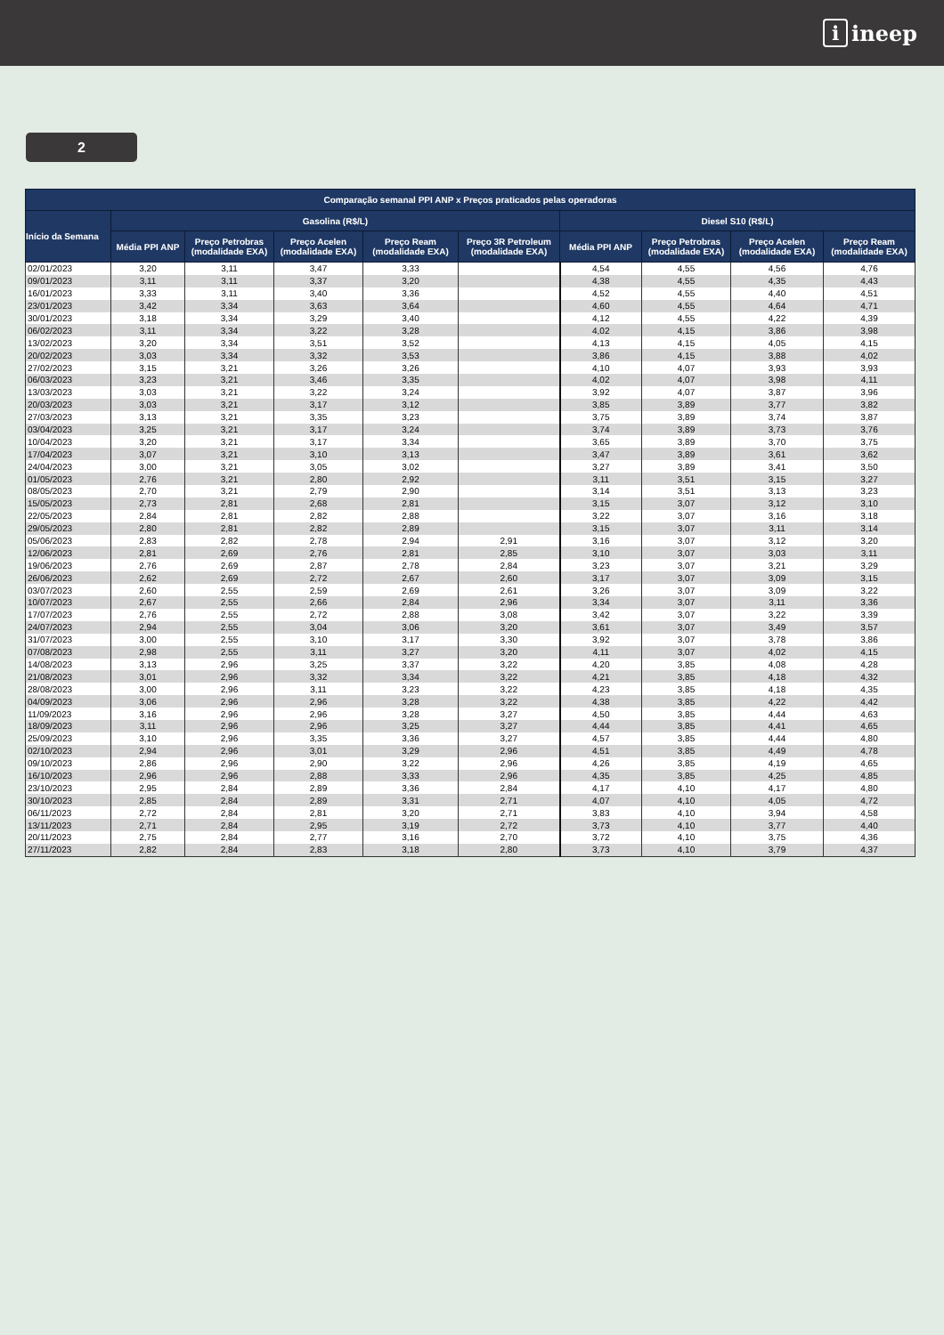iineep
2
| Comparação semanal PPI ANP x Preços praticados pelas operadoras | | | | | | | | | |
| --- | --- | --- | --- | --- | --- | --- | --- | --- | --- |
| Início da Semana | Gasolina (R$/L) | | | | | Diesel S10 (R$/L) | | | |
| | Média PPI ANP | Preço Petrobras (modalidade EXA) | Preço Acelen (modalidade EXA) | Preço Ream (modalidade EXA) | Preço 3R Petroleum (modalidade EXA) | Média PPI ANP | Preço Petrobras (modalidade EXA) | Preço Acelen (modalidade EXA) | Preço Ream (modalidade EXA) |
| 02/01/2023 | 3,20 | 3,11 | 3,47 | 3,33 | | 4,54 | 4,55 | 4,56 | 4,76 |
| 09/01/2023 | 3,11 | 3,11 | 3,37 | 3,20 | | 4,38 | 4,55 | 4,35 | 4,43 |
| 16/01/2023 | 3,33 | 3,11 | 3,40 | 3,36 | | 4,52 | 4,55 | 4,40 | 4,51 |
| 23/01/2023 | 3,42 | 3,34 | 3,63 | 3,64 | | 4,60 | 4,55 | 4,64 | 4,71 |
| 30/01/2023 | 3,18 | 3,34 | 3,29 | 3,40 | | 4,12 | 4,55 | 4,22 | 4,39 |
| 06/02/2023 | 3,11 | 3,34 | 3,22 | 3,28 | | 4,02 | 4,15 | 3,86 | 3,98 |
| 13/02/2023 | 3,20 | 3,34 | 3,51 | 3,52 | | 4,13 | 4,15 | 4,05 | 4,15 |
| 20/02/2023 | 3,03 | 3,34 | 3,32 | 3,53 | | 3,86 | 4,15 | 3,88 | 4,02 |
| 27/02/2023 | 3,15 | 3,21 | 3,26 | 3,26 | | 4,10 | 4,07 | 3,93 | 3,93 |
| 06/03/2023 | 3,23 | 3,21 | 3,46 | 3,35 | | 4,02 | 4,07 | 3,98 | 4,11 |
| 13/03/2023 | 3,03 | 3,21 | 3,22 | 3,24 | | 3,92 | 4,07 | 3,87 | 3,96 |
| 20/03/2023 | 3,03 | 3,21 | 3,17 | 3,12 | | 3,85 | 3,89 | 3,77 | 3,82 |
| 27/03/2023 | 3,13 | 3,21 | 3,35 | 3,23 | | 3,75 | 3,89 | 3,74 | 3,87 |
| 03/04/2023 | 3,25 | 3,21 | 3,17 | 3,24 | | 3,74 | 3,89 | 3,73 | 3,76 |
| 10/04/2023 | 3,20 | 3,21 | 3,17 | 3,34 | | 3,65 | 3,89 | 3,70 | 3,75 |
| 17/04/2023 | 3,07 | 3,21 | 3,10 | 3,13 | | 3,47 | 3,89 | 3,61 | 3,62 |
| 24/04/2023 | 3,00 | 3,21 | 3,05 | 3,02 | | 3,27 | 3,89 | 3,41 | 3,50 |
| 01/05/2023 | 2,76 | 3,21 | 2,80 | 2,92 | | 3,11 | 3,51 | 3,15 | 3,27 |
| 08/05/2023 | 2,70 | 3,21 | 2,79 | 2,90 | | 3,14 | 3,51 | 3,13 | 3,23 |
| 15/05/2023 | 2,73 | 2,81 | 2,68 | 2,81 | | 3,15 | 3,07 | 3,12 | 3,10 |
| 22/05/2023 | 2,84 | 2,81 | 2,82 | 2,88 | | 3,22 | 3,07 | 3,16 | 3,18 |
| 29/05/2023 | 2,80 | 2,81 | 2,82 | 2,89 | | 3,15 | 3,07 | 3,11 | 3,14 |
| 05/06/2023 | 2,83 | 2,82 | 2,78 | 2,94 | 2,91 | 3,16 | 3,07 | 3,12 | 3,20 |
| 12/06/2023 | 2,81 | 2,69 | 2,76 | 2,81 | 2,85 | 3,10 | 3,07 | 3,03 | 3,11 |
| 19/06/2023 | 2,76 | 2,69 | 2,87 | 2,78 | 2,84 | 3,23 | 3,07 | 3,21 | 3,29 |
| 26/06/2023 | 2,62 | 2,69 | 2,72 | 2,67 | 2,60 | 3,17 | 3,07 | 3,09 | 3,15 |
| 03/07/2023 | 2,60 | 2,55 | 2,59 | 2,69 | 2,61 | 3,26 | 3,07 | 3,09 | 3,22 |
| 10/07/2023 | 2,67 | 2,55 | 2,66 | 2,84 | 2,96 | 3,34 | 3,07 | 3,11 | 3,36 |
| 17/07/2023 | 2,76 | 2,55 | 2,72 | 2,88 | 3,08 | 3,42 | 3,07 | 3,22 | 3,39 |
| 24/07/2023 | 2,94 | 2,55 | 3,04 | 3,06 | 3,20 | 3,61 | 3,07 | 3,49 | 3,57 |
| 31/07/2023 | 3,00 | 2,55 | 3,10 | 3,17 | 3,30 | 3,92 | 3,07 | 3,78 | 3,86 |
| 07/08/2023 | 2,98 | 2,55 | 3,11 | 3,27 | 3,20 | 4,11 | 3,07 | 4,02 | 4,15 |
| 14/08/2023 | 3,13 | 2,96 | 3,25 | 3,37 | 3,22 | 4,20 | 3,85 | 4,08 | 4,28 |
| 21/08/2023 | 3,01 | 2,96 | 3,32 | 3,34 | 3,22 | 4,21 | 3,85 | 4,18 | 4,32 |
| 28/08/2023 | 3,00 | 2,96 | 3,11 | 3,23 | 3,22 | 4,23 | 3,85 | 4,18 | 4,35 |
| 04/09/2023 | 3,06 | 2,96 | 2,96 | 3,28 | 3,22 | 4,38 | 3,85 | 4,22 | 4,42 |
| 11/09/2023 | 3,16 | 2,96 | 2,96 | 3,28 | 3,27 | 4,50 | 3,85 | 4,44 | 4,63 |
| 18/09/2023 | 3,11 | 2,96 | 2,96 | 3,25 | 3,27 | 4,44 | 3,85 | 4,41 | 4,65 |
| 25/09/2023 | 3,10 | 2,96 | 3,35 | 3,36 | 3,27 | 4,57 | 3,85 | 4,44 | 4,80 |
| 02/10/2023 | 2,94 | 2,96 | 3,01 | 3,29 | 2,96 | 4,51 | 3,85 | 4,49 | 4,78 |
| 09/10/2023 | 2,86 | 2,96 | 2,90 | 3,22 | 2,96 | 4,26 | 3,85 | 4,19 | 4,65 |
| 16/10/2023 | 2,96 | 2,96 | 2,88 | 3,33 | 2,96 | 4,35 | 3,85 | 4,25 | 4,85 |
| 23/10/2023 | 2,95 | 2,84 | 2,89 | 3,36 | 2,84 | 4,17 | 4,10 | 4,17 | 4,80 |
| 30/10/2023 | 2,85 | 2,84 | 2,89 | 3,31 | 2,71 | 4,07 | 4,10 | 4,05 | 4,72 |
| 06/11/2023 | 2,72 | 2,84 | 2,81 | 3,20 | 2,71 | 3,83 | 4,10 | 3,94 | 4,58 |
| 13/11/2023 | 2,71 | 2,84 | 2,95 | 3,19 | 2,72 | 3,73 | 4,10 | 3,77 | 4,40 |
| 20/11/2023 | 2,75 | 2,84 | 2,77 | 3,16 | 2,70 | 3,72 | 4,10 | 3,75 | 4,36 |
| 27/11/2023 | 2,82 | 2,84 | 2,83 | 3,18 | 2,80 | 3,73 | 4,10 | 3,79 | 4,37 |